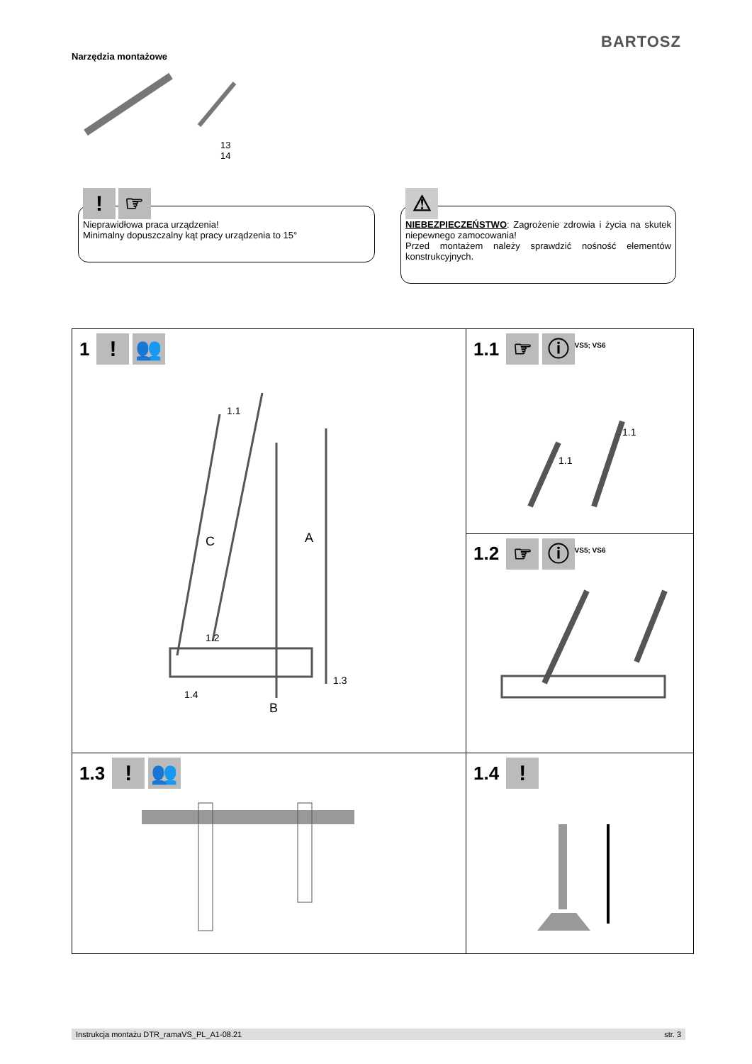BARTOSZ
Narzędzia montażowe
13
14
! ☞
Nieprawidłowa praca urządzenia!
Minimalny dopuszczalny kąt pracy urządzenia to 15°
⚠
NIEBEZPIECZEŃSTWO: Zagrożenie zdrowia i życia na skutek niepewnego zamocowania!
Przed montażem należy sprawdzić nośność elementów konstrukcyjnych.
| 1 ! 👥 C A B 1.1 1.2 1.3 1.4 | 1.1 ☞ ⓘ<sup>VS5; VS6</sup> 1.1 1.1 |
| | 1.2 ☞ ⓘ<sup>VS5; VS6</sup> |
| 1.3 ! 👥 | 1.4 ! |
Instrukcja montażu DTR_ramaVS_PL_A1-08.21 str. 3